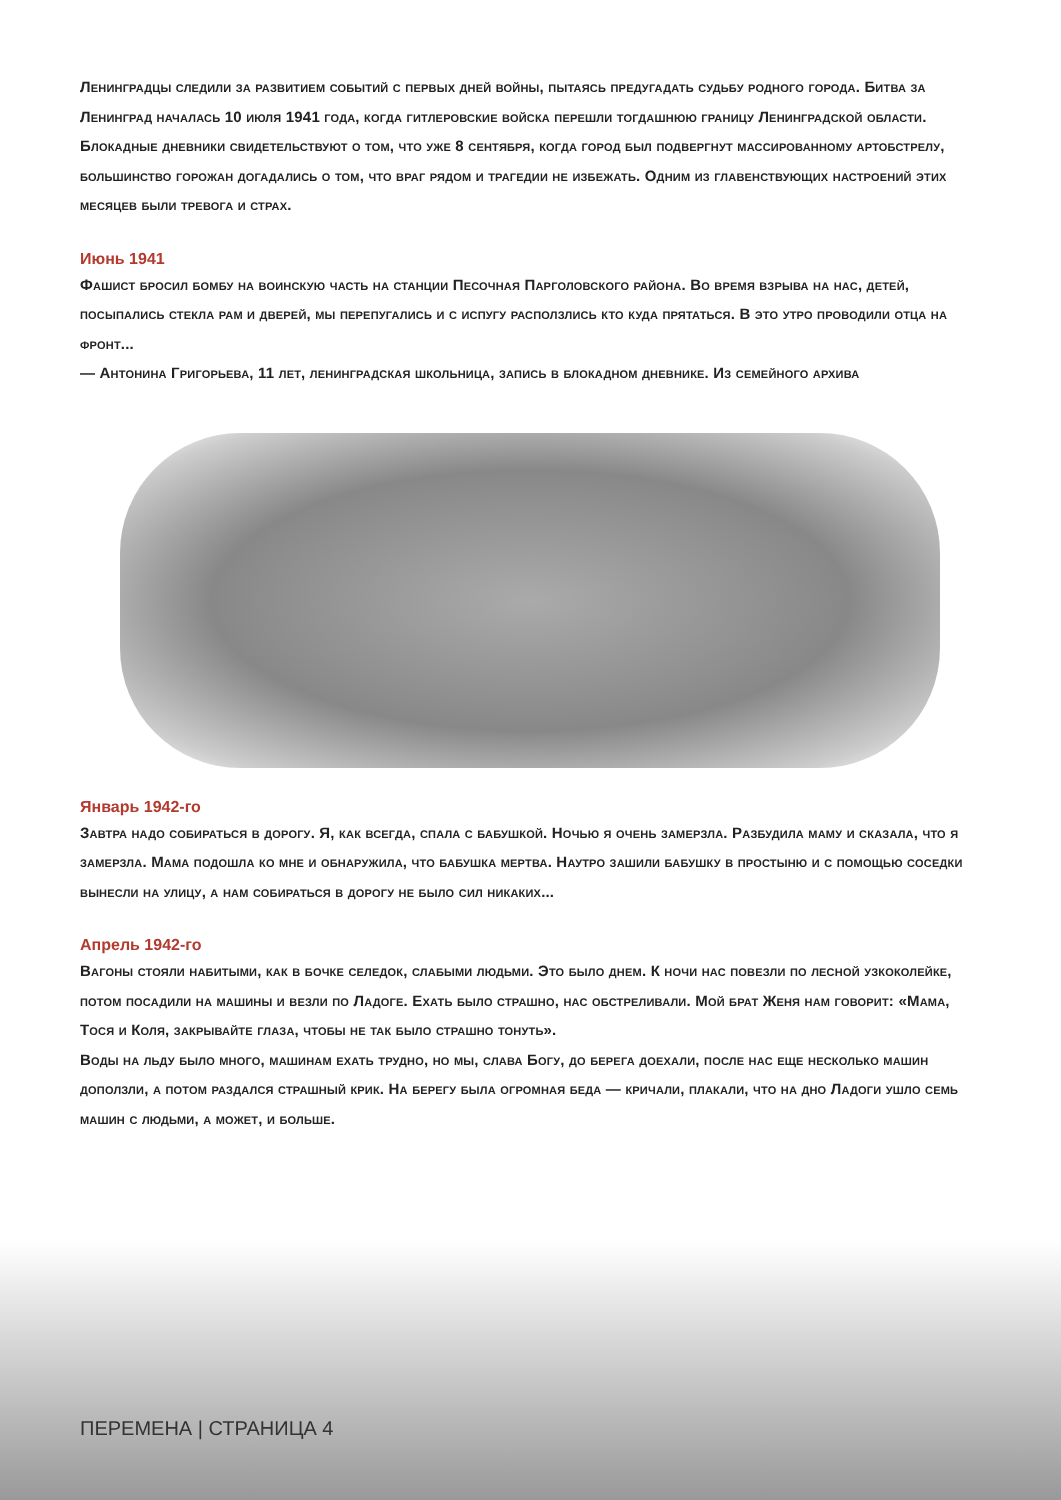Ленинградцы следили за развитием событий с первых дней войны, пытаясь предугадать судьбу родного города. Битва за Ленинград началась 10 июля 1941 года, когда гитлеровские войска перешли тогдашнюю границу Ленинградской области. Блокадные дневники свидетельствуют о том, что уже 8 сентября, когда город был подвергнут массированному артобстрелу, большинство горожан догадались о том, что враг рядом и трагедии не избежать. Одним из главенствующих настроений этих месяцев были тревога и страх.
Июнь 1941
Фашист бросил бомбу на воинскую часть на станции Песочная Парголовского района. Во время взрыва на нас, детей, посыпались стекла рам и дверей, мы перепугались и с испугу расползлись кто куда прятаться. В это утро проводили отца на фронт...
— Антонина Григорьева, 11 лет, ленинградская школьница, запись в блокадном дневнике. Из семейного архива
Январь 1942-го
Завтра надо собираться в дорогу. Я, как всегда, спала с бабушкой. Ночью я очень замерзла. Разбудила маму и сказала, что я замерзла. Мама подошла ко мне и обнаружила, что бабушка мертва. Наутро зашили бабушку в простыню и с помощью соседки вынесли на улицу, а нам собираться в дорогу не было сил никаких...
Апрель 1942-го
Вагоны стояли набитыми, как в бочке селедок, слабыми людьми. Это было днем. К ночи нас повезли по лесной узкоколейке, потом посадили на машины и везли по Ладоге. Ехать было страшно, нас обстреливали. Мой брат Женя нам говорит: «Мама, Тося и Коля, закрывайте глаза, чтобы не так было страшно тонуть».
Воды на льду было много, машинам ехать трудно, но мы, слава Богу, до берега доехали, после нас еще несколько машин доползли, а потом раздался страшный крик. На берегу была огромная беда — кричали, плакали, что на дно Ладоги ушло семь машин с людьми, а может, и больше.
ПЕРЕМЕНА | СТРАНИЦА 4